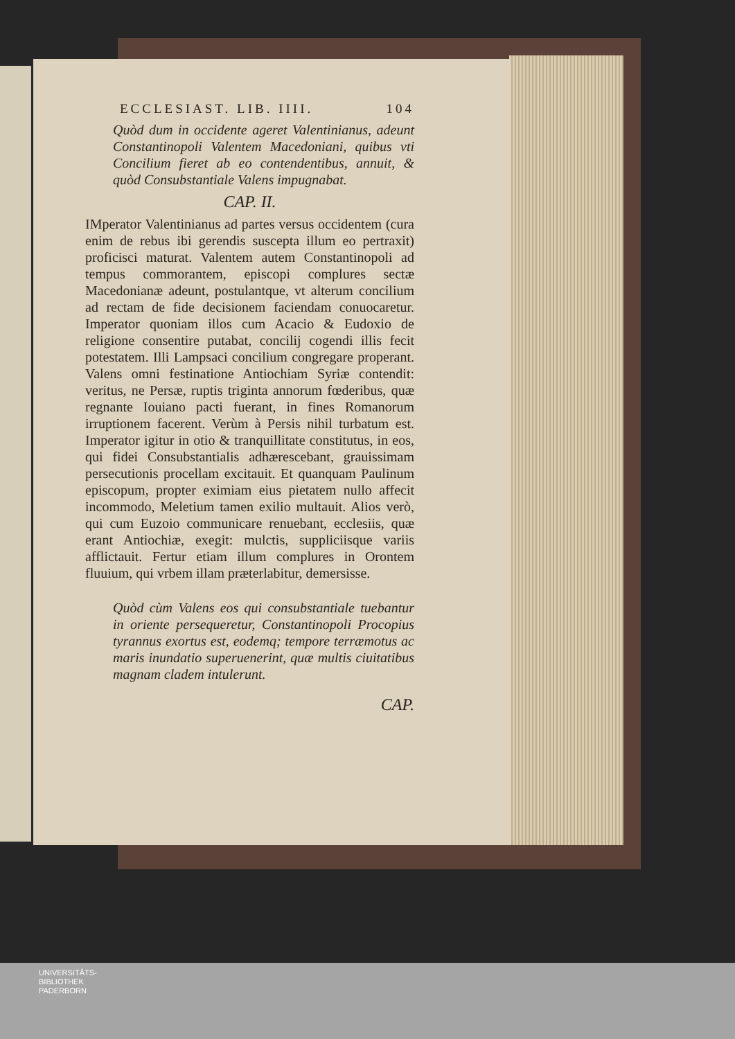ECCLESIAST. LIB. IIII. 104
Quòd dum in occidente ageret Valentinianus, adeunt Constantinopoli Valentem Macedoniani, quibus vti Concilium fieret ab eo contendentibus, annuit, & quòd Consubstantiale Valens impugnabat.
CAP. II.
IMperator Valentinianus ad partes versus occidentem (cura enim de rebus ibi gerendis suscepta illum eo pertraxit) proficisci maturat. Valentem autem Constantinopoli ad tempus commorantem, episcopi complures sectæ Macedonianæ adeunt, postulantque, vt alterum concilium ad rectam de fide decisionem faciendam conuocaretur. Imperator quoniam illos cum Acacio & Eudoxio de religione consentire putabat, concilij cogendi illis fecit potestatem. Illi Lampsaci concilium congregare properant. Valens omni festinatione Antiochiam Syriæ contendit: veritus, ne Persæ, ruptis triginta annorum fœderibus, quæ regnante Iouiano pacti fuerant, in fines Romanorum irruptionem facerent. Verùm à Persis nihil turbatum est. Imperator igitur in otio & tranquillitate constitutus, in eos, qui fidei Consubstantialis adhærescebant, grauissimam persecutionis procellam excitauit. Et quanquam Paulinum episcopum, propter eximiam eius pietatem nullo affecit incommodo, Meletium tamen exilio multauit. Alios verò, qui cum Euzoio communicare renuebant, ecclesiis, quæ erant Antiochiæ, exegit: mulctis, suppliciisque variis afflictauit. Fertur etiam illum complures in Orontem fluuium, qui vrbem illam præterlabitur, demersisse.
Quòd cùm Valens eos qui consubstantiale tuebantur in oriente persequeretur, Constantinopoli Procopius tyrannus exortus est, eodemq; tempore terræmotus ac maris inundatio superuenerint, quæ multis ciuitatibus magnam cladem intulerunt.
CAP.
UNIVERSITÄTS-
BIBLIOTHEK
PADERBORN